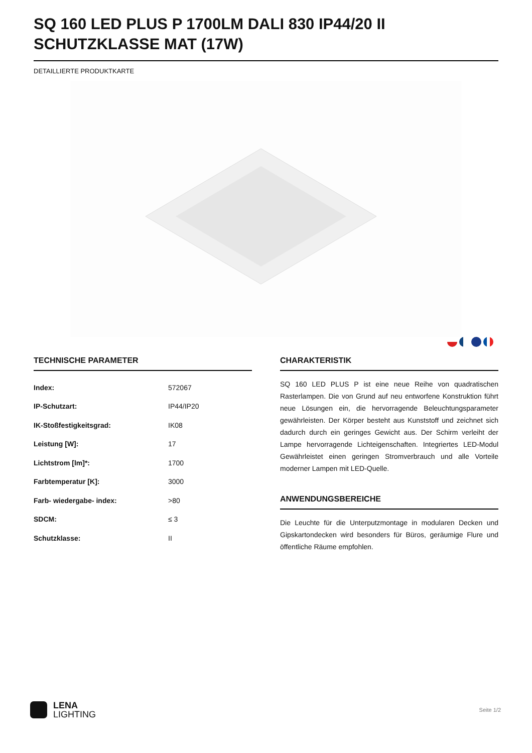SQ 160 LED PLUS P 1700LM DALI 830 IP44/20 II SCHUTZKLASSE MAT (17W)
DETAILLIERTE PRODUKTKARTE
TECHNISCHE PARAMETER
| Index: | 572067 |
| IP-Schutzart: | IP44/IP20 |
| IK-Stoßfestigkeitsgrad: | IK08 |
| Leistung [W]: | 17 |
| Lichtstrom [lm]*: | 1700 |
| Farbtemperatur [K]: | 3000 |
| Farb- wiedergabe- index: | >80 |
| SDCM: | ≤ 3 |
| Schutzklasse: | II |
CHARAKTERISTIK
SQ 160 LED PLUS P ist eine neue Reihe von quadratischen Rasterlampen. Die von Grund auf neu entworfene Konstruktion führt neue Lösungen ein, die hervorragende Beleuchtungsparameter gewährleisten. Der Körper besteht aus Kunststoff und zeichnet sich dadurch durch ein geringes Gewicht aus. Der Schirm verleiht der Lampe hervorragende Lichteigenschaften. Integriertes LED-Modul Gewährleistet einen geringen Stromverbrauch und alle Vorteile moderner Lampen mit LED-Quelle.
ANWENDUNGSBEREICHE
Die Leuchte für die Unterputzmontage in modularen Decken und Gipskartondecken wird besonders für Büros, geräumige Flure und öffentliche Räume empfohlen.
LENA
LIGHTING
Seite 1/2